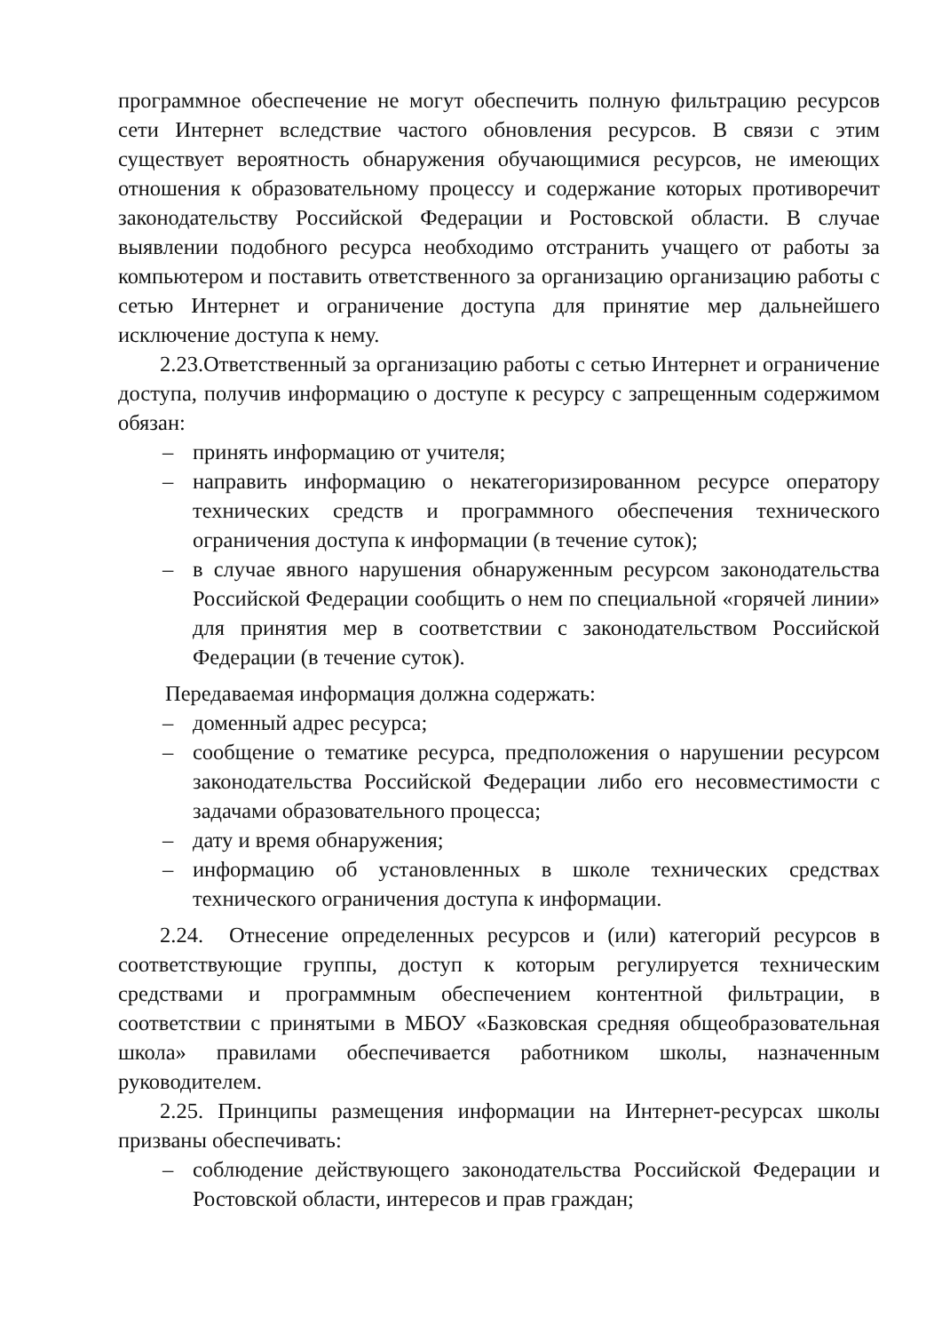программное обеспечение не могут обеспечить полную фильтрацию ресурсов сети Интернет вследствие частого обновления ресурсов. В связи с этим существует вероятность обнаружения обучающимися ресурсов, не имеющих отношения к образовательному процессу и содержание которых противоречит законодательству Российской Федерации и Ростовской области. В случае выявлении подобного ресурса необходимо отстранить учащего от работы за компьютером и поставить ответственного за организацию организацию работы с сетью Интернет и ограничение доступа для принятие мер дальнейшего исключение доступа к нему.
2.23.Ответственный за организацию работы с сетью Интернет и ограничение доступа, получив информацию о доступе к ресурсу с запрещенным содержимом обязан:
– принять информацию от учителя;
– направить информацию о некатегоризированном ресурсе оператору технических средств и программного обеспечения технического ограничения доступа к информации (в течение суток);
– в случае явного нарушения обнаруженным ресурсом законодательства Российской Федерации сообщить о нем по специальной «горячей линии» для принятия мер в соответствии с законодательством Российской Федерации (в течение суток).
Передаваемая информация должна содержать:
– доменный адрес ресурса;
– сообщение о тематике ресурса, предположения о нарушении ресурсом законодательства Российской Федерации либо его несовместимости с задачами образовательного процесса;
– дату и время обнаружения;
– информацию об установленных в школе технических средствах технического ограничения доступа к информации.
2.24. Отнесение определенных ресурсов и (или) категорий ресурсов в соответствующие группы, доступ к которым регулируется техническим средствами и программным обеспечением контентной фильтрации, в соответствии с принятыми в МБОУ «Базковская средняя общеобразовательная школа» правилами обеспечивается работником школы, назначенным руководителем.
2.25. Принципы размещения информации на Интернет-ресурсах школы призваны обеспечивать:
– соблюдение действующего законодательства Российской Федерации и Ростовской области, интересов и прав граждан;